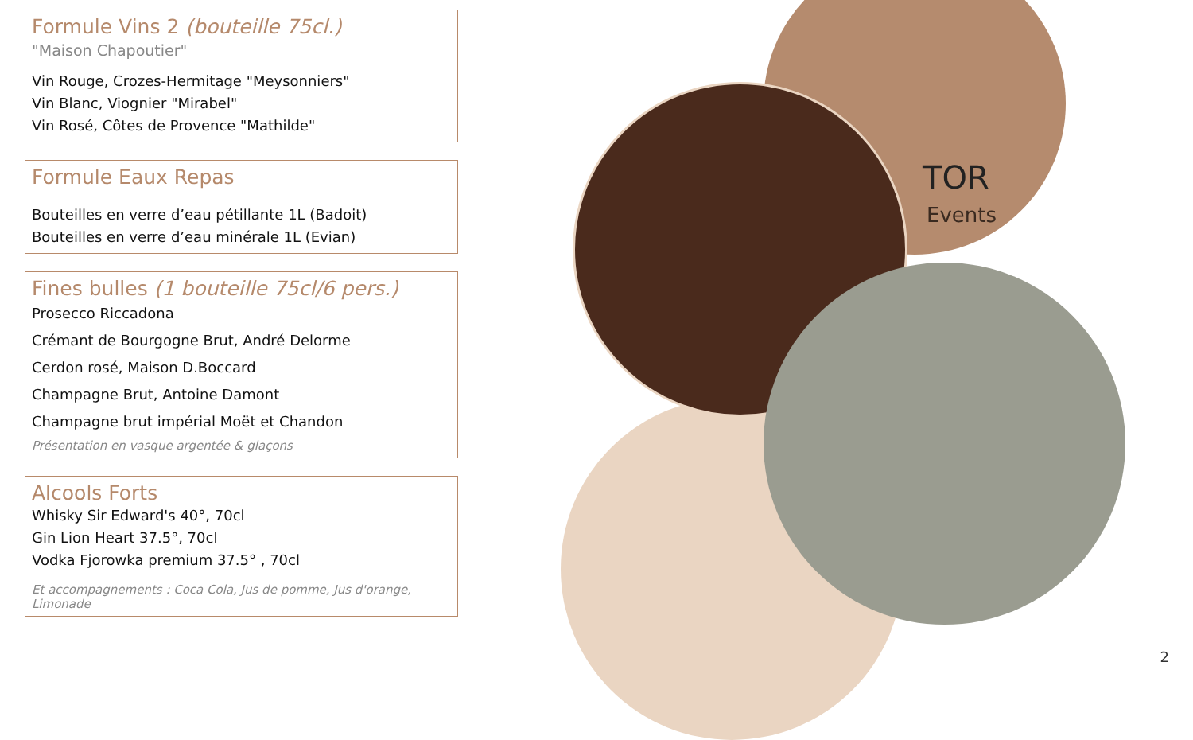TOR
Events
Formule Vins 2 (bouteille 75cl.)
"Maison Chapoutier"
Vin Rouge, Crozes-Hermitage "Meysonniers"
Vin Blanc, Viognier "Mirabel"
Vin Rosé, Côtes de Provence "Mathilde"
Formule Eaux Repas
Bouteilles en verre d’eau pétillante 1L (Badoit)
Bouteilles en verre d’eau minérale 1L (Evian)
Fines bulles (1 bouteille 75cl/6 pers.)
Prosecco Riccadona
Crémant de Bourgogne Brut, André Delorme
Cerdon rosé, Maison D.Boccard
Champagne Brut, Antoine Damont
Champagne brut impérial Moët et Chandon
Présentation en vasque argentée & glaçons
Alcools Forts
Whisky Sir Edward's 40°, 70cl
Gin Lion Heart 37.5°, 70cl
Vodka Fjorowka premium 37.5° , 70cl
Et accompagnements : Coca Cola, Jus de pomme, Jus d'orange, Limonade
2